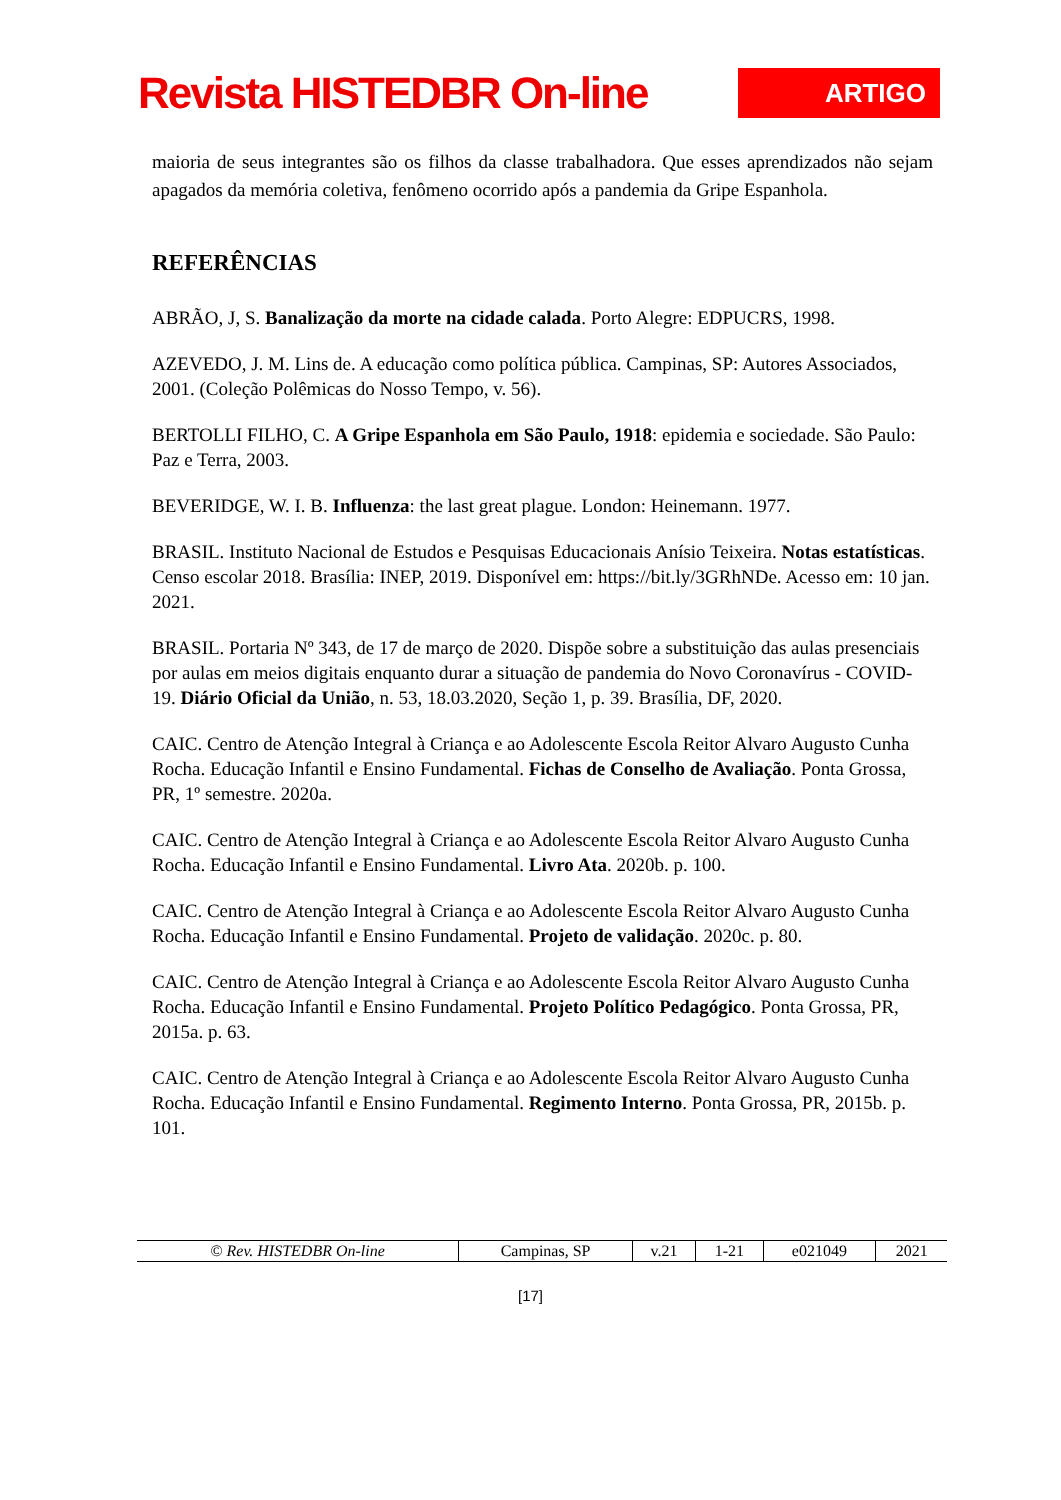Revista HISTEDBR On-line
ARTIGO
maioria de seus integrantes são os filhos da classe trabalhadora. Que esses aprendizados não sejam apagados da memória coletiva, fenômeno ocorrido após a pandemia da Gripe Espanhola.
REFERÊNCIAS
ABRÃO, J, S. Banalização da morte na cidade calada. Porto Alegre: EDPUCRS, 1998.
AZEVEDO, J. M. Lins de. A educação como política pública. Campinas, SP: Autores Associados, 2001. (Coleção Polêmicas do Nosso Tempo, v. 56).
BERTOLLI FILHO, C. A Gripe Espanhola em São Paulo, 1918: epidemia e sociedade. São Paulo: Paz e Terra, 2003.
BEVERIDGE, W. I. B. Influenza: the last great plague. London: Heinemann. 1977.
BRASIL. Instituto Nacional de Estudos e Pesquisas Educacionais Anísio Teixeira. Notas estatísticas. Censo escolar 2018. Brasília: INEP, 2019. Disponível em: https://bit.ly/3GRhNDe. Acesso em: 10 jan. 2021.
BRASIL. Portaria Nº 343, de 17 de março de 2020. Dispõe sobre a substituição das aulas presenciais por aulas em meios digitais enquanto durar a situação de pandemia do Novo Coronavírus - COVID-19. Diário Oficial da União, n. 53, 18.03.2020, Seção 1, p. 39. Brasília, DF, 2020.
CAIC. Centro de Atenção Integral à Criança e ao Adolescente Escola Reitor Alvaro Augusto Cunha Rocha. Educação Infantil e Ensino Fundamental. Fichas de Conselho de Avaliação. Ponta Grossa, PR, 1º semestre. 2020a.
CAIC. Centro de Atenção Integral à Criança e ao Adolescente Escola Reitor Alvaro Augusto Cunha Rocha. Educação Infantil e Ensino Fundamental. Livro Ata. 2020b. p. 100.
CAIC. Centro de Atenção Integral à Criança e ao Adolescente Escola Reitor Alvaro Augusto Cunha Rocha. Educação Infantil e Ensino Fundamental. Projeto de validação. 2020c. p. 80.
CAIC. Centro de Atenção Integral à Criança e ao Adolescente Escola Reitor Alvaro Augusto Cunha Rocha. Educação Infantil e Ensino Fundamental. Projeto Político Pedagógico. Ponta Grossa, PR, 2015a. p. 63.
CAIC. Centro de Atenção Integral à Criança e ao Adolescente Escola Reitor Alvaro Augusto Cunha Rocha. Educação Infantil e Ensino Fundamental. Regimento Interno. Ponta Grossa, PR, 2015b. p. 101.
| © Rev. HISTEDBR On-line | Campinas, SP | v.21 | 1-21 | e021049 | 2021 |
[17]